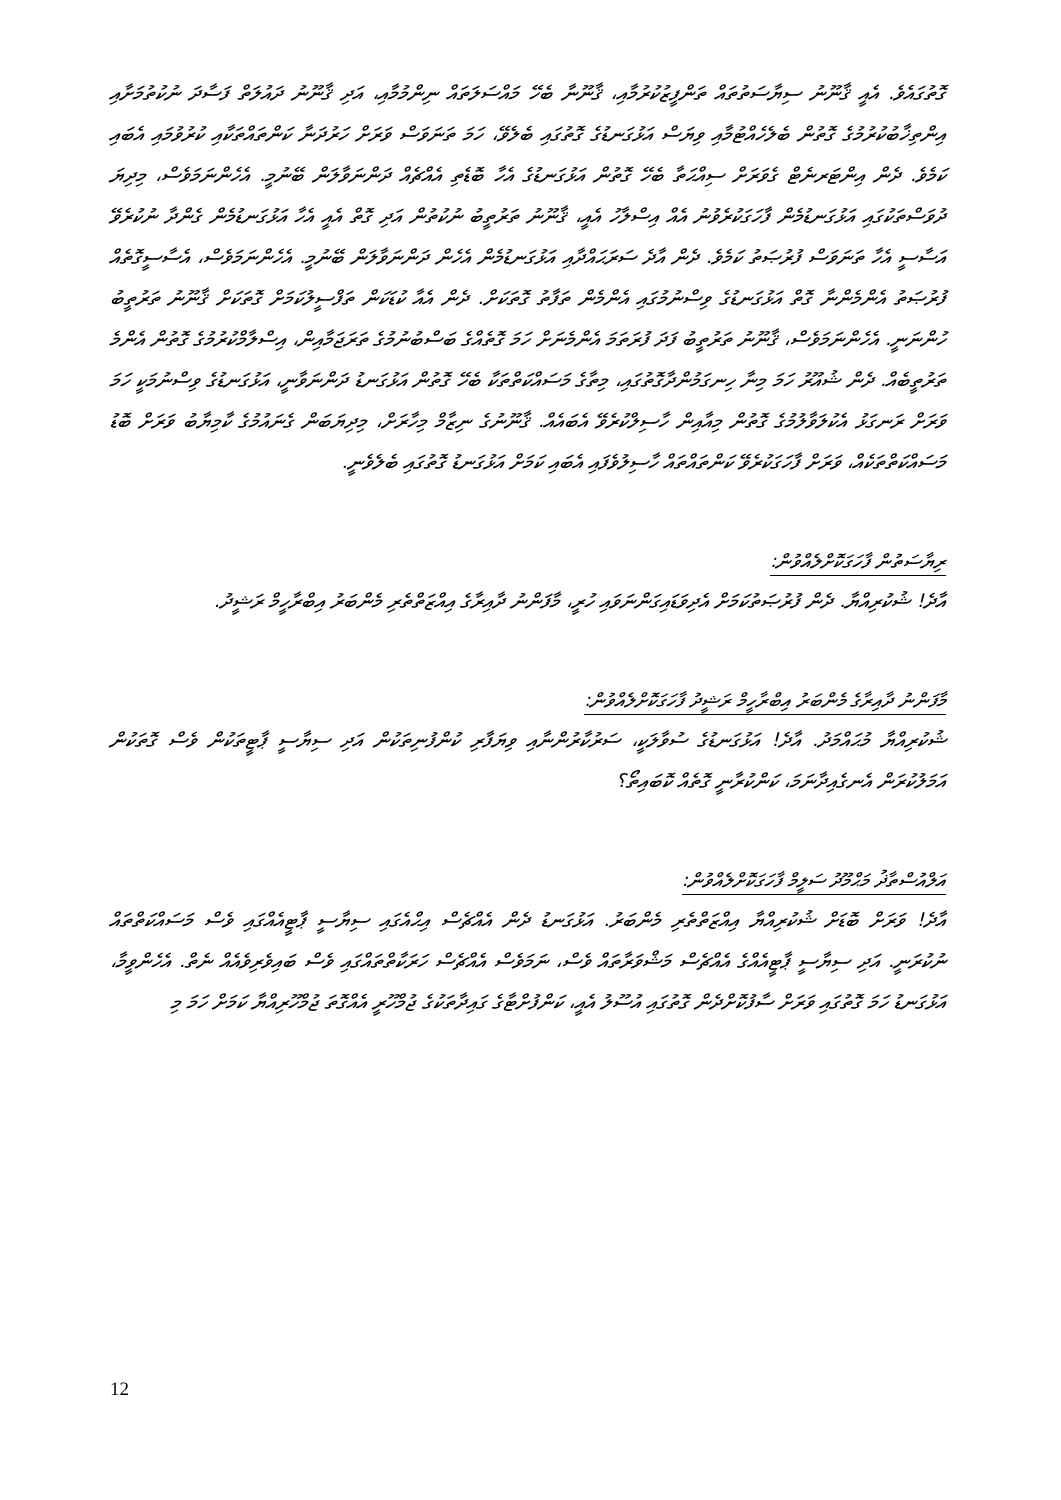ގޮތުގައެވެ. އެއީ ޤާނޫނު ސިޔާސަތުތައް ތަންފީޒުކުރުމާއި، ޤާނޫނާ ބެހޭ މައްސަލަތައް ނިންމުމާއި، އަދި ޤާނޫނު ދައުލަތް ފަސާދަ ނުކުތުމަށާއި އިންތިޚާބުކުރުމުގެ ގޮތުން ބެލެހެއްޓުމާއި ވިޔަސް އަޅުގަނޑުގެ ގޮތުގައި ބެލެވޭ، ހަމަ ތަނަވަސް ވަރަށް ހަރުދަނާ ކަންތައްތަކާއި ކުރުވުމައި އެބައި ކަމެވެ. ދެން އިންޓަރނެޓް ގެވަރަށް ސިއްޙަތާ ބެހޭ ގޮތުން އަޅުގަނޑުގެ އެހާ ބޮޑެތި އެއްޗެއް ދަންނަވާލަން ބޭނުމީ. އެހެންނަމަވެސް، މިދިޔަ ދުވަސްތަކުގައި އަޅުގަނޑުމެން ފާހަގަކުރެވުނު އެއް އިސްލާހު އެއީ، ޤާނޫނު ތަރުތީބު ނުކުތުން އަދި ގޮތް އެއީ އެހާ އަޅުގަނޑުމެން ގެންދާ ނުކުރެވޭ އަސާސީ އެހާ ތަނަވަސް ފުރުޞަތު ކަމެވެ. ދެން އާދެ ސަރަޙައްދާއި އަޅުގަނޑުމެން އެހެން ދަންނަވާލަން ބޭނުމީ. އެހެންނަމަވެސް، އެސާސީގޮތެއް ފުރުޞަތު އެންމެންނާ ގޮތް އަޅުގަނޑުގެ ވިސްނުމުގައި އެންމެން ތަފާތު ގޮތަކަށް. ދެން އެއާ ކުޑަކަން ތަފްސީލުކަމަށް ގޮތަކަށް ޤާނޫނު ތަރުތީބު ހުންނަނީ. އެހެންނަމަވެސް، ޤާނޫނު ތަރުތީބު ފަދަ ފުރަތަމަ އެންމެނަށް ހަމަ ގޮތެއްގެ ބަސްބުނުމުގެ ތަރަޖަމާއިން، އިސްލާމްކުރުމުގެ ގޮތުން އެންމެ ތަރުތީބެއް. ދެން ޝުއޫރު ހަމަ މިނާ ހިނގަމުންދާގޮތުގައި، މިތާގެ މަސައްކަތްތަކާ ބެހޭ ގޮތުން އަޅުގަނޑު ދަންނަވާނީ، އަޅުގަނޑުގެ ވިސްނުމަކީ ހަމަ ވަރަށް ރަނގަޅު އެކުލަވާލުމުގެ ގޮތުން މިއާއިން ހާސިލްކުރެވޭ އެބައެއް. ޤާނޫނުގެ ނިޒާމް މިހާރަށް، މިދިޔަބަން ގެނައުމުގެ ކާމިޔާބު ވަރަށް ބޮޑު މަސައްކަތްތަކެއް، ވަރަށް ފާހަގަކުރެވޭ ކަންތައްތައް ހާސިލުވެފައި އެބައި ކަމަށް އަޅުގަނޑު ގޮތުގައި ބެލެވެނީ.
ރިޔާސަތުން ފާހަގަކޮށްލެއްވުން:
އާދެ! ޝުކުރިއްޔާ. ދެން ފުރުޞަތުކަމަށް އެދިވަޑައިގަންނަވައި ހުރީ، މާފަންނު ދާއިރާގެ އިއްޒަތްތެރި މެންބަރު އިބްރާހީމް ރަޝީދު.
މާފަންނު ދާއިރާގެ މެންބަރު އިބްރާހީމް ރަޝީދު ފާހަގަކޮށްލެއްވުން:
ޝުކުރިއްޔާ މުޙައްމަދު. އާދެ! އަޅުގަނޑުގެ ސުވާލަކީ، ސަރުކާރުންނާއި ވިޔަފާރި ކުންފުނިތަކުން އަދި ސިޔާސީ ޕާޓީތަކުން ވެސް ގޮތަކުން އަމަލުކުރަން އެނގެއިދާނަމަ، ކަންކުރާނީ ގޮތެއް ކޮބައިތޯ؟
އަލްއުސްތާޛު މަޙްމޫދު ސަލީމް ފާހަގަކޮށްލެއްވުން:
އާދެ! ވަރަށް ބޮޑަށް ޝުކުރިއްޔާ އިއްޒަތްތެރި މެންބަރު. އަޅުގަނޑު ދެން އެއްޗެސް އިޙްއެގައި ސިޔާސީ ޕާޓީއެއްގައި ވެސް މަސައްކަތްތައް ނުކުރަނީ. އަދި ސިޔާސީ ޕާޓީއެއްގެ އެއްޗެސް މަޝްވަރާތައް ވެސް، ނަމަވެސް އެއްޗެސް ހަރަކާތްތައްގައި ވެސް ބައިވެރިވެއެއް ނެތް. އެހެންވީމާ، އަޅުގަނޑު ހަމަ ގޮތުގައި ވަރަށް ސާފުކޮށްދެން ގޮތުގައި އުސޫލު އެއީ، ކަންފުށްޓާގެ ގައިދާތަކުގެ ޖުމްހޫރީ އެއްގޮތަ ޖުމްހޫރިއްޔާ ކަމަށް ހަމަ މި
12